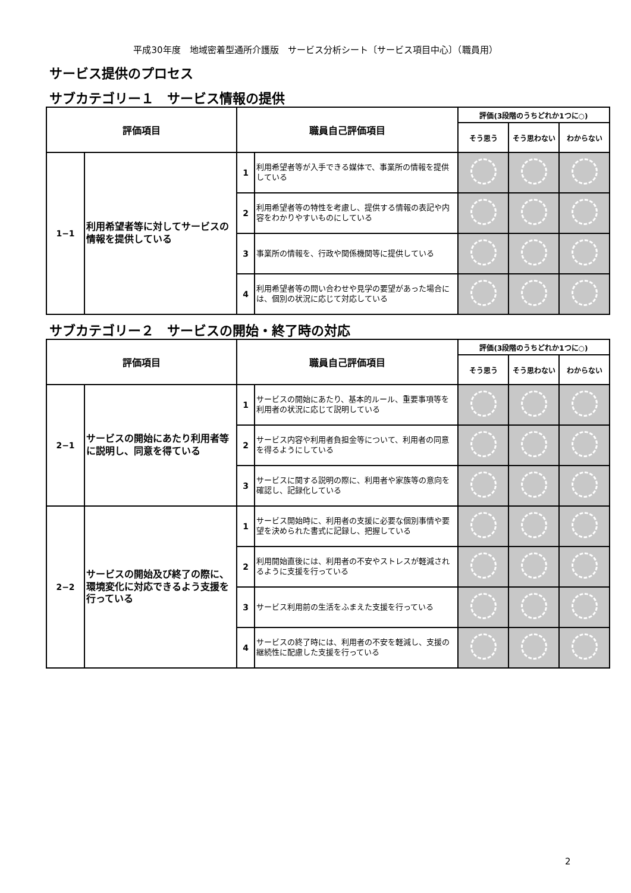平成30年度　地域密着型通所介護版　サービス分析シート〔サービス項目中心〕（職員用）
サービス提供のプロセス
サブカテゴリー１　サービス情報の提供
| 評価項目 | | 職員自己評価項目 | | 評価(3段階のうちどれか1つに○) | | |
| --- | --- | --- | --- | --- | --- | --- |
| | | | | そう思う | そう思わない | わからない |
| 1−1 | 利用希望者等に対してサービスの情報を提供している | 1 | 利用希望者等が入手できる媒体で、事業所の情報を提供している | | | |
| | | 2 | 利用希望者等の特性を考慮し、提供する情報の表記や内容をわかりやすいものにしている | | | |
| | | 3 | 事業所の情報を、行政や関係機関等に提供している | | | |
| | | 4 | 利用希望者等の問い合わせや見学の要望があった場合には、個別の状況に応じて対応している | | | |
サブカテゴリー２　サービスの開始・終了時の対応
| 評価項目 | | 職員自己評価項目 | | 評価(3段階のうちどれか1つに○) | | |
| --- | --- | --- | --- | --- | --- | --- |
| | | | | そう思う | そう思わない | わからない |
| 2−1 | サービスの開始にあたり利用者等に説明し、同意を得ている | 1 | サービスの開始にあたり、基本的ルール、重要事項等を利用者の状況に応じて説明している | | | |
| | | 2 | サービス内容や利用者負担金等について、利用者の同意を得るようにしている | | | |
| | | 3 | サービスに関する説明の際に、利用者や家族等の意向を確認し、記録化している | | | |
| 2−2 | サービスの開始及び終了の際に、環境変化に対応できるよう支援を行っている | 1 | サービス開始時に、利用者の支援に必要な個別事情や要望を決められた書式に記録し、把握している | | | |
| | | 2 | 利用開始直後には、利用者の不安やストレスが軽減されるように支援を行っている | | | |
| | | 3 | サービス利用前の生活をふまえた支援を行っている | | | |
| | | 4 | サービスの終了時には、利用者の不安を軽減し、支援の継続性に配慮した支援を行っている | | | |
2